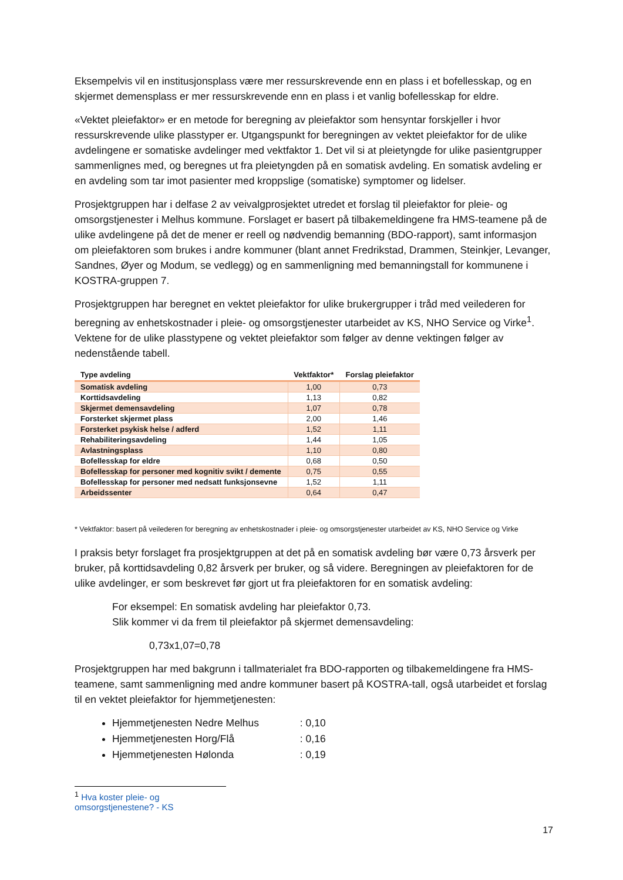Eksempelvis vil en institusjonsplass være mer ressurskrevende enn en plass i et bofellesskap, og en skjermet demensplass er mer ressurskrevende enn en plass i et vanlig bofellesskap for eldre.
«Vektet pleiefaktor» er en metode for beregning av pleiefaktor som hensyntar forskjeller i hvor ressurskrevende ulike plasstyper er. Utgangspunkt for beregningen av vektet pleiefaktor for de ulike avdelingene er somatiske avdelinger med vektfaktor 1. Det vil si at pleietyngde for ulike pasientgrupper sammenlignes med, og beregnes ut fra pleietyngden på en somatisk avdeling. En somatisk avdeling er en avdeling som tar imot pasienter med kroppslige (somatiske) symptomer og lidelser.
Prosjektgruppen har i delfase 2 av veivalgprosjektet utredet et forslag til pleiefaktor for pleie- og omsorgstjenester i Melhus kommune. Forslaget er basert på tilbakemeldingene fra HMS-teamene på de ulike avdelingene på det de mener er reell og nødvendig bemanning (BDO-rapport), samt informasjon om pleiefaktoren som brukes i andre kommuner (blant annet Fredrikstad, Drammen, Steinkjer, Levanger, Sandnes, Øyer og Modum, se vedlegg) og en sammenligning med bemanningstall for kommunene i KOSTRA-gruppen 7.
Prosjektgruppen har beregnet en vektet pleiefaktor for ulike brukergrupper i tråd med veilederen for beregning av enhetskostnader i pleie- og omsorgstjenester utarbeidet av KS, NHO Service og Virke<sup>1</sup>. Vektene for de ulike plasstypene og vektet pleiefaktor som følger av denne vektingen følger av nedenstående tabell.
| Type avdeling | Vektfaktor* | Forslag pleiefaktor |
| --- | --- | --- |
| Somatisk avdeling | 1,00 | 0,73 |
| Korttidsavdeling | 1,13 | 0,82 |
| Skjermet demensavdeling | 1,07 | 0,78 |
| Forsterket skjermet plass | 2,00 | 1,46 |
| Forsterket psykisk helse / adferd | 1,52 | 1,11 |
| Rehabiliteringsavdeling | 1,44 | 1,05 |
| Avlastningsplass | 1,10 | 0,80 |
| Bofellesskap for eldre | 0,68 | 0,50 |
| Bofellesskap for personer med kognitiv svikt / demente | 0,75 | 0,55 |
| Bofellesskap for personer med nedsatt funksjonsevne | 1,52 | 1,11 |
| Arbeidssenter | 0,64 | 0,47 |
* Vektfaktor: basert på veilederen for beregning av enhetskostnader i pleie- og omsorgstjenester utarbeidet av KS, NHO Service og Virke
I praksis betyr forslaget fra prosjektgruppen at det på en somatisk avdeling bør være 0,73 årsverk per bruker, på korttidsavdeling 0,82 årsverk per bruker, og så videre. Beregningen av pleiefaktoren for de ulike avdelinger, er som beskrevet før gjort ut fra pleiefaktoren for en somatisk avdeling:
For eksempel: En somatisk avdeling har pleiefaktor 0,73.
Slik kommer vi da frem til pleiefaktor på skjermet demensavdeling:
0,73x1,07=0,78
Prosjektgruppen har med bakgrunn i tallmaterialet fra BDO-rapporten og tilbakemeldingene fra HMS-teamene, samt sammenligning med andre kommuner basert på KOSTRA-tall, også utarbeidet et forslag til en vektet pleiefaktor for hjemmetjenesten:
Hjemmetjenesten Nedre Melhus : 0,10
Hjemmetjenesten Horg/Flå : 0,16
Hjemmetjenesten Hølonda : 0,19
<sup>1</sup> Hva koster pleie- og omsorgstjenestene? - KS
17